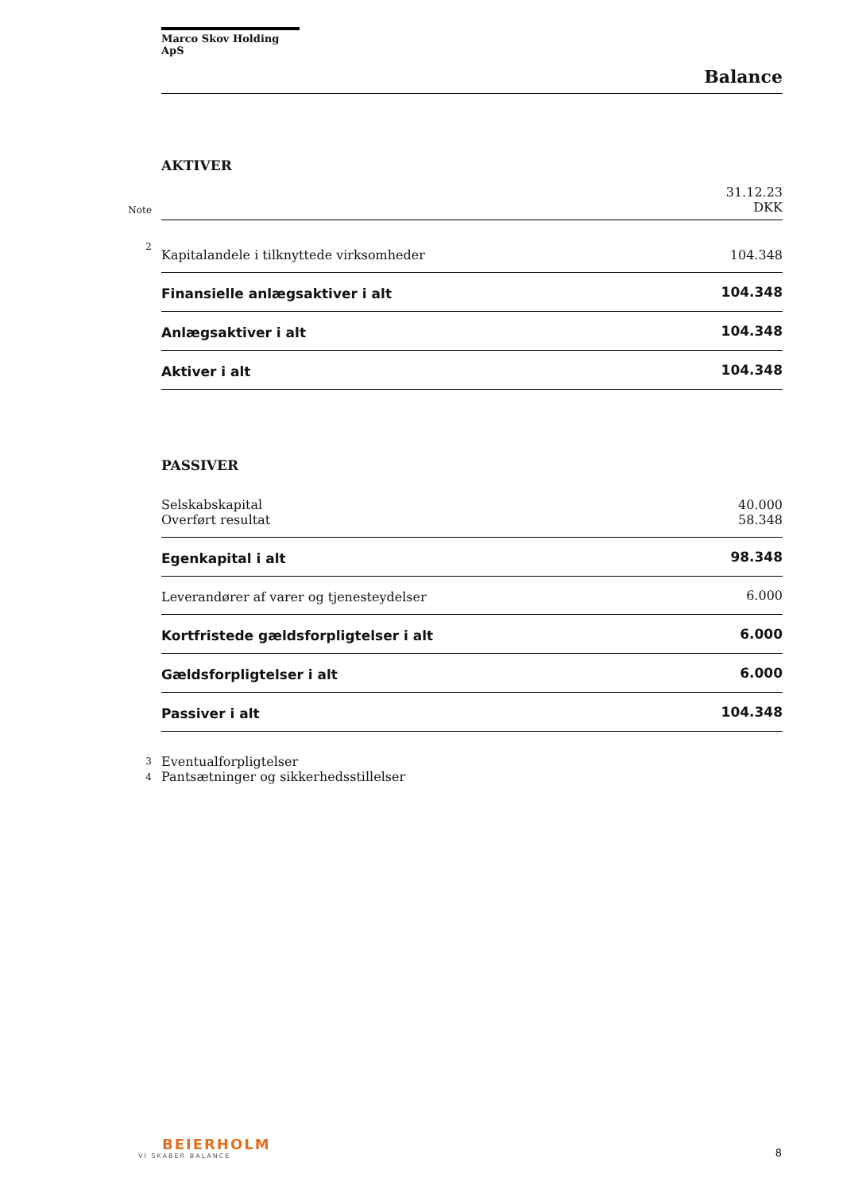Marco Skov Holding ApS
Balance
AKTIVER
| | | 31.12.23 |
| Note | | DKK |
| 2 | Kapitalandele i tilknyttede virksomheder | 104.348 |
| | Finansielle anlægsaktiver i alt | 104.348 |
| | Anlægsaktiver i alt | 104.348 |
| | Aktiver i alt | 104.348 |
PASSIVER
| | Selskabskapital | 40.000 |
| | Overført resultat | 58.348 |
| | Egenkapital i alt | 98.348 |
| | Leverandører af varer og tjenesteydelser | 6.000 |
| | Kortfristede gældsforpligtelser i alt | 6.000 |
| | Gældsforpligtelser i alt | 6.000 |
| | Passiver i alt | 104.348 |
| 3 | Eventualforpligtelser | |
| 4 | Pantsætninger og sikkerhedsstillelser | |
BEIERHOLM
VI SKABER BALANCE
8